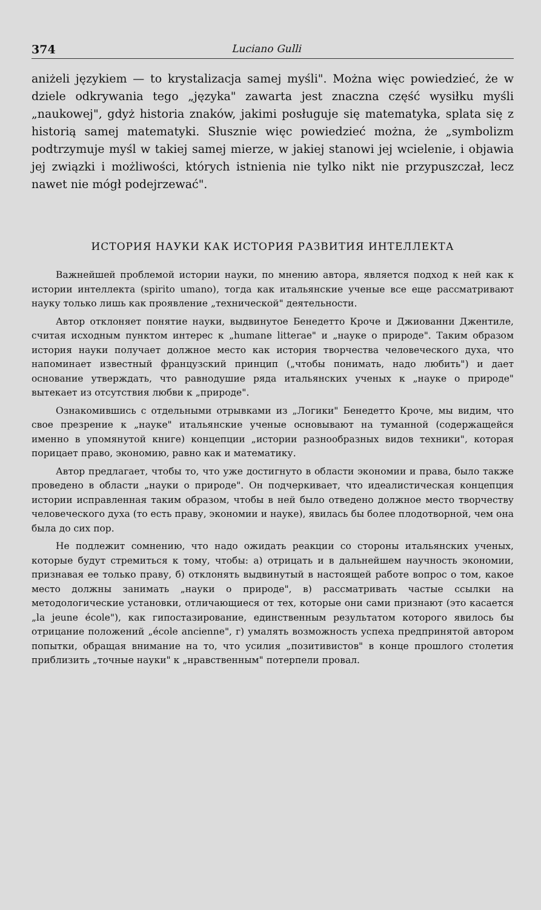374 Luciano Gulli
aniżeli językiem — to krystalizacja samej myśli". Można więc powiedzieć, że w dziele odkrywania tego „języka" zawarta jest znaczna część wysiłku myśli „naukowej", gdyż historia znaków, jakimi posługuje się matematyka, splata się z historią samej matematyki. Słusznie więc powiedzieć można, że „symbolizm podtrzymuje myśl w takiej samej mierze, w jakiej stanowi jej wcielenie, i objawia jej związki i możliwości, których istnienia nie tylko nikt nie przypuszczał, lecz nawet nie mógł podejrzewać".
ИСТОРИЯ НАУКИ КАК ИСТОРИЯ РАЗВИТИЯ ИНТЕЛЛЕКТА
Важнейшей проблемой истории науки, по мнению автора, является подход к ней как к истории интеллекта (spirito umano), тогда как итальянские ученые все еще рассматривают науку только лишь как проявление „технической" деятельности.
Автор отклоняет понятие науки, выдвинутое Бенедетто Кроче и Джиованни Джентиле, считая исходным пунктом интерес к „humane litterae" и „науке о природе". Таким образом история науки получает должное место как история творчества человеческого духа, что напоминает известный французский принцип („чтобы понимать, надо любить") и дает основание утверждать, что равнодушие ряда итальянских ученых к „науке о природе" вытекает из отсутствия любви к „природе".
Ознакомившись с отдельными отрывками из „Логики" Бенедетто Кроче, мы видим, что свое презрение к „науке" итальянские ученые основывают на туманной (содержащейся именно в упомянутой книге) концепции „истории разнообразных видов техники", которая порицает право, экономию, равно как и математику.
Автор предлагает, чтобы то, что уже достигнуто в области экономии и права, было также проведено в области „науки о природе". Он подчеркивает, что идеалистическая концепция истории исправленная таким образом, чтобы в ней было отведено должное место творчеству человеческого духа (то есть праву, экономии и науке), явилась бы более плодотворной, чем она была до сих пор.
Не подлежит сомнению, что надо ожидать реакции со стороны итальянских ученых, которые будут стремиться к тому, чтобы: а) отрицать и в дальнейшем научность экономии, признавая ее только праву, б) отклонять выдвинутый в настоящей работе вопрос о том, какое место должны занимать „науки о природе", в) рассматривать частые ссылки на методологические установки, отличающиеся от тех, которые они сами признают (это касается „la jeune école"), как гипостазирование, единственным результатом которого явилось бы отрицание положений „école ancienne", г) умалять возможность успеха предпринятой автором попытки, обращая внимание на то, что усилия „позитивистов" в конце прошлого столетия приблизить „точные науки" к „нравственным" потерпели провал.